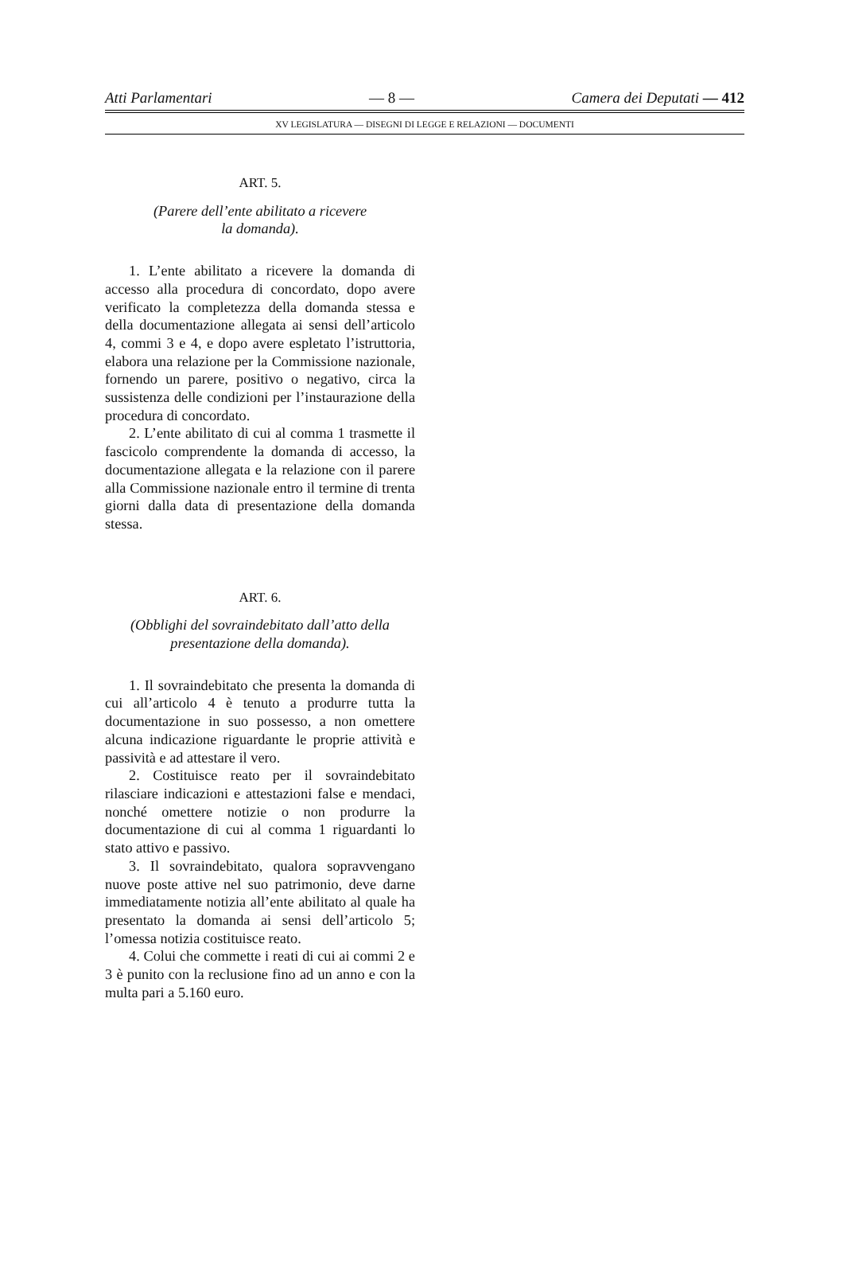Atti Parlamentari — 8 — Camera dei Deputati — 412
XV LEGISLATURA — DISEGNI DI LEGGE E RELAZIONI — DOCUMENTI
ART. 5.
(Parere dell’ente abilitato a ricevere
la domanda).
1. L’ente abilitato a ricevere la domanda di accesso alla procedura di concordato, dopo avere verificato la completezza della domanda stessa e della documentazione allegata ai sensi dell’articolo 4, commi 3 e 4, e dopo avere espletato l’istruttoria, elabora una relazione per la Commissione nazionale, fornendo un parere, positivo o negativo, circa la sussistenza delle condizioni per l’instaurazione della procedura di concordato.
2. L’ente abilitato di cui al comma 1 trasmette il fascicolo comprendente la domanda di accesso, la documentazione allegata e la relazione con il parere alla Commissione nazionale entro il termine di trenta giorni dalla data di presentazione della domanda stessa.
ART. 6.
(Obblighi del sovraindebitato dall’atto della
presentazione della domanda).
1. Il sovraindebitato che presenta la domanda di cui all’articolo 4 è tenuto a produrre tutta la documentazione in suo possesso, a non omettere alcuna indicazione riguardante le proprie attività e passività e ad attestare il vero.
2. Costituisce reato per il sovraindebitato rilasciare indicazioni e attestazioni false e mendaci, nonché omettere notizie o non produrre la documentazione di cui al comma 1 riguardanti lo stato attivo e passivo.
3. Il sovraindebitato, qualora sopravvengano nuove poste attive nel suo patrimonio, deve darne immediatamente notizia all’ente abilitato al quale ha presentato la domanda ai sensi dell’articolo 5; l’omessa notizia costituisce reato.
4. Colui che commette i reati di cui ai commi 2 e 3 è punito con la reclusione fino ad un anno e con la multa pari a 5.160 euro.